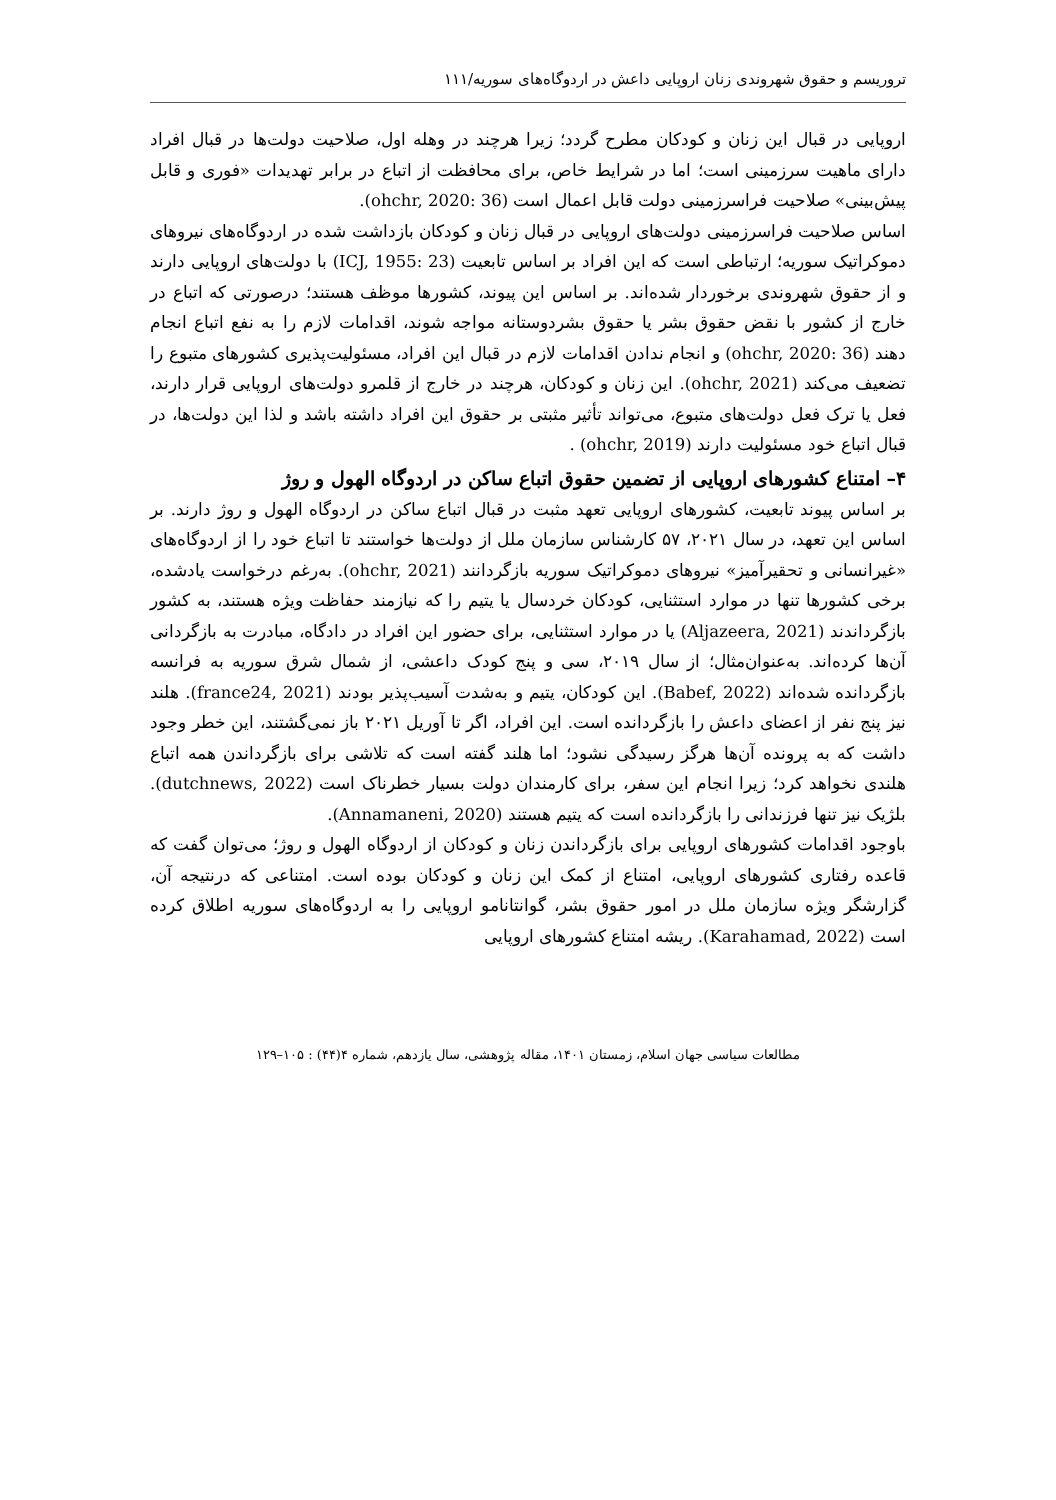تروریسم و حقوق شهروندی زنان اروپایی داعش در اردوگاه‌های سوریه/۱۱۱
اروپایی در قبال این زنان و کودکان مطرح گردد؛ زیرا هرچند در وهله اول، صلاحیت دولت‌ها در قبال افراد دارای ماهیت سرزمینی است؛ اما در شرایط خاص، برای محافظت از اتباع در برابر تهدیدات «فوری و قابل پیش‌بینی» صلاحیت فراسرزمینی دولت قابل اعمال است (ohchr, 2020: 36).
اساس صلاحیت فراسرزمینی دولت‌های اروپایی در قبال زنان و کودکان بازداشت شده در اردوگاه‌های نیروهای دموکراتیک سوریه؛ ارتباطی است که این افراد بر اساس تابعیت (ICJ, 1955: 23) با دولت‌های اروپایی دارند و از حقوق شهروندی برخوردار شده‌اند. بر اساس این پیوند، کشورها موظف هستند؛ درصورتی که اتباع در خارج از کشور با نقض حقوق بشر یا حقوق بشردوستانه مواجه شوند، اقدامات لازم را به نفع اتباع انجام دهند (ohchr, 2020: 36) و انجام ندادن اقدامات لازم در قبال این افراد، مسئولیت‌پذیری کشورهای متبوع را تضعیف می‌کند (ohchr, 2021). این زنان و کودکان، هرچند در خارج از قلمرو دولت‌های اروپایی قرار دارند، فعل یا ترک فعل دولت‌های متبوع، می‌تواند تأثیر مثبتی بر حقوق این افراد داشته باشد و لذا این دولت‌ها، در قبال اتباع خود مسئولیت دارند (ohchr, 2019) .
۴– امتناع کشورهای اروپایی از تضمین حقوق اتباع ساکن در اردوگاه الهول و روژ
بر اساس پیوند تابعیت، کشورهای اروپایی تعهد مثبت در قبال اتباع ساکن در اردوگاه الهول و روژ دارند. بر اساس این تعهد، در سال ۲۰۲۱، ۵۷ کارشناس سازمان ملل از دولت‌ها خواستند تا اتباع خود را از اردوگاه‌های «غیرانسانی و تحقیرآمیز» نیروهای دموکراتیک سوریه بازگردانند (ohchr, 2021). به‌رغم درخواست یادشده، برخی کشورها تنها در موارد استثنایی، کودکان خردسال یا یتیم را که نیازمند حفاظت ویژه هستند، به کشور بازگرداندند (Aljazeera, 2021) یا در موارد استثنایی، برای حضور این افراد در دادگاه، مبادرت به بازگردانی آن‌ها کرده‌اند. به‌عنوان‌مثال؛ از سال ۲۰۱۹، سی و پنج کودک داعشی، از شمال شرق سوریه به فرانسه بازگردانده شده‌اند (Babef, 2022). این کودکان، یتیم و به‌شدت آسیب‌پذیر بودند (france24, 2021). هلند نیز پنج نفر از اعضای داعش را بازگردانده است. این افراد، اگر تا آوریل ۲۰۲۱ باز نمی‌گشتند، این خطر وجود داشت که به پرونده آن‌ها هرگز رسیدگی نشود؛ اما هلند گفته است که تلاشی برای بازگرداندن همه اتباع هلندی نخواهد کرد؛ زیرا انجام این سفر، برای کارمندان دولت بسیار خطرناک است (dutchnews, 2022). بلژیک نیز تنها فرزندانی را بازگردانده است که یتیم هستند (Annamaneni, 2020).
باوجود اقدامات کشورهای اروپایی برای بازگرداندن زنان و کودکان از اردوگاه الهول و روژ؛ می‌توان گفت که قاعده رفتاری کشورهای اروپایی، امتناع از کمک این زنان و کودکان بوده است. امتناعی که درنتیجه آن، گزارشگر ویژه سازمان ملل در امور حقوق بشر، گوانتانامو اروپایی را به اردوگاه‌های سوریه اطلاق کرده است (Karahamad, 2022). ریشه امتناع کشورهای اروپایی
مطالعات سیاسی جهان اسلام، زمستان ۱۴۰۱، مقاله پژوهشی، سال یازدهم، شماره ۴(۴۴) : ۱۰۵–۱۲۹